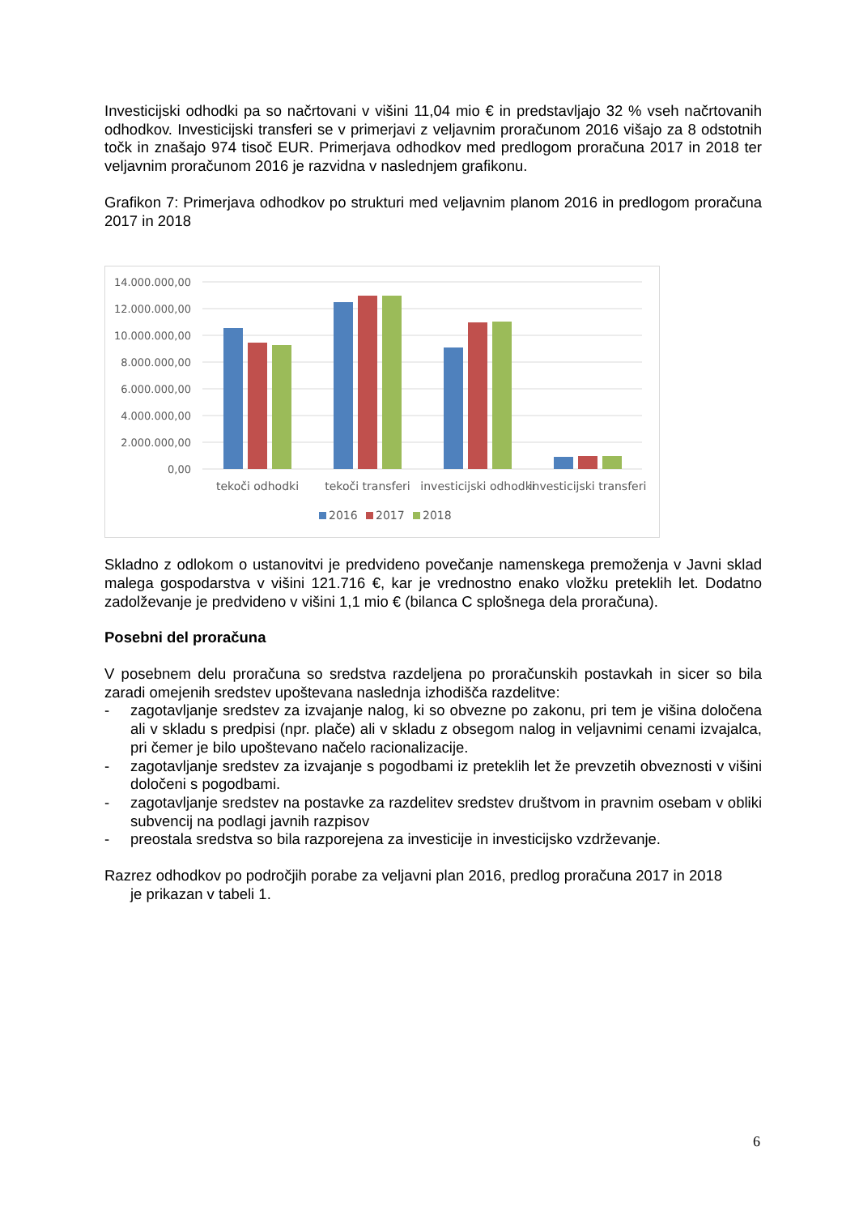Investicijski odhodki pa so načrtovani v višini 11,04 mio € in predstavljajo 32 % vseh načrtovanih odhodkov. Investicijski transferi se v primerjavi z veljavnim proračunom 2016 višajo za 8 odstotnih točk in znašajo 974 tisoč EUR. Primerjava odhodkov med predlogom proračuna 2017 in 2018 ter veljavnim proračunom 2016 je razvidna v naslednjem grafikonu.
Grafikon 7: Primerjava odhodkov po strukturi med veljavnim planom 2016 in predlogom proračuna 2017 in 2018
14.000.000,00
12.000.000,00
10.000.000,00
8.000.000,00
6.000.000,00
4.000.000,00
2.000.000,00
0,00
tekoči odhodki
tekoči transferi
investicijski odhodki
investicijski transferi
2016
2017
2018
Skladno z odlokom o ustanovitvi je predvideno povečanje namenskega premoženja v Javni sklad malega gospodarstva v višini 121.716 €, kar je vrednostno enako vložku preteklih let. Dodatno zadolževanje je predvideno v višini 1,1 mio € (bilanca C splošnega dela proračuna).
Posebni del proračuna
V posebnem delu proračuna so sredstva razdeljena po proračunskih postavkah in sicer so bila zaradi omejenih sredstev upoštevana naslednja izhodišča razdelitve:
- zagotavljanje sredstev za izvajanje nalog, ki so obvezne po zakonu, pri tem je višina določena ali v skladu s predpisi (npr. plače) ali v skladu z obsegom nalog in veljavnimi cenami izvajalca, pri čemer je bilo upoštevano načelo racionalizacije.
- zagotavljanje sredstev za izvajanje s pogodbami iz preteklih let že prevzetih obveznosti v višini določeni s pogodbami.
- zagotavljanje sredstev na postavke za razdelitev sredstev društvom in pravnim osebam v obliki subvencij na podlagi javnih razpisov
- preostala sredstva so bila razporejena za investicije in investicijsko vzdrževanje.
Razrez odhodkov po področjih porabe za veljavni plan 2016, predlog proračuna 2017 in 2018
je prikazan v tabeli 1.
6